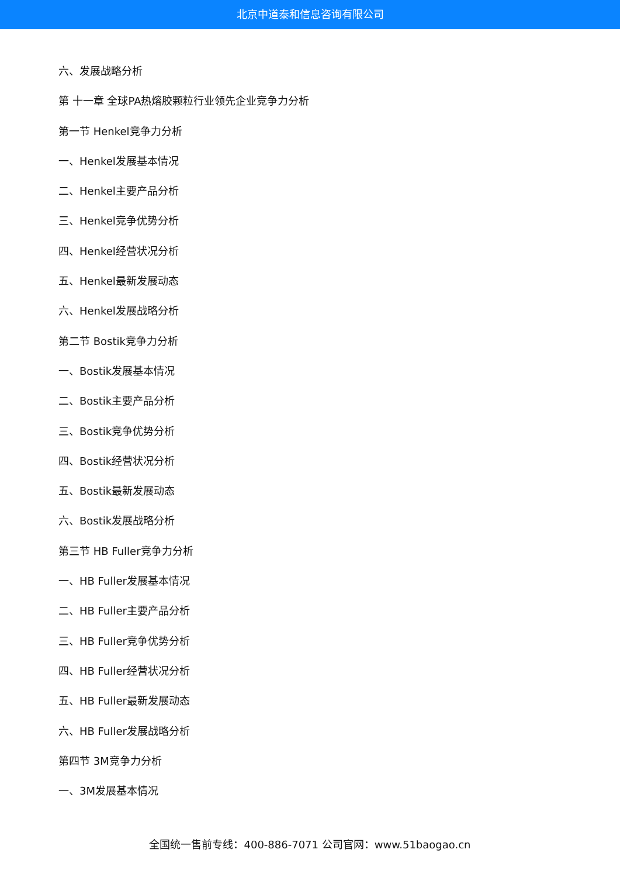北京中道泰和信息咨询有限公司
六、发展战略分析
第 十一章 全球PA热熔胶颗粒行业领先企业竞争力分析
第一节 Henkel竞争力分析
一、Henkel发展基本情况
二、Henkel主要产品分析
三、Henkel竞争优势分析
四、Henkel经营状况分析
五、Henkel最新发展动态
六、Henkel发展战略分析
第二节 Bostik竞争力分析
一、Bostik发展基本情况
二、Bostik主要产品分析
三、Bostik竞争优势分析
四、Bostik经营状况分析
五、Bostik最新发展动态
六、Bostik发展战略分析
第三节 HB Fuller竞争力分析
一、HB Fuller发展基本情况
二、HB Fuller主要产品分析
三、HB Fuller竞争优势分析
四、HB Fuller经营状况分析
五、HB Fuller最新发展动态
六、HB Fuller发展战略分析
第四节 3M竞争力分析
一、3M发展基本情况
全国统一售前专线：400-886-7071 公司官网：www.51baogao.cn